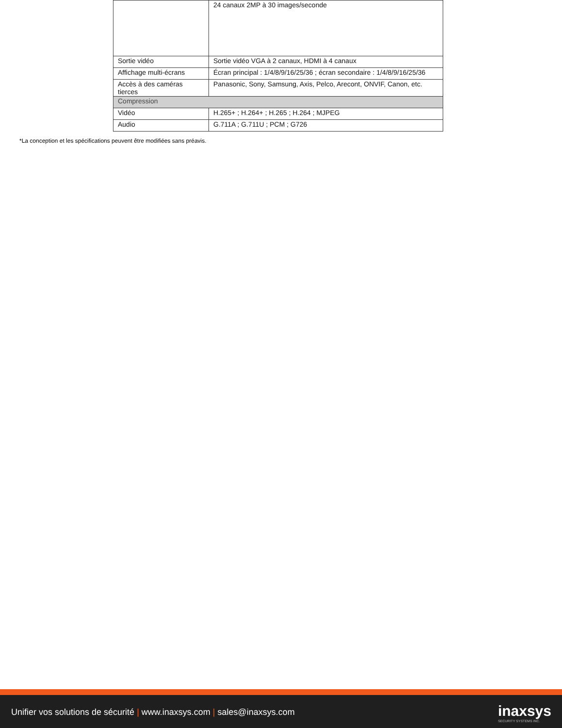| | 24 canaux 2MP à 30 images/seconde |
| Sortie vidéo | Sortie vidéo VGA à 2 canaux, HDMI à 4 canaux |
| Affichage multi-écrans | Écran principal : 1/4/8/9/16/25/36 ; écran secondaire : 1/4/8/9/16/25/36 |
| Accès à des caméras tierces | Panasonic, Sony, Samsung, Axis, Pelco, Arecont, ONVIF, Canon, etc. |
| Compression | |
| Vidéo | H.265+ ; H.264+ ; H.265 ; H.264 ; MJPEG |
| Audio | G.711A ; G.711U ; PCM ; G726 |
*La conception et les spécifications peuvent être modifiées sans préavis.
Unifier vos solutions de sécurité | www.inaxsys.com | sales@inaxsys.com
inaxsys
SECURITY SYSTEMS INC.